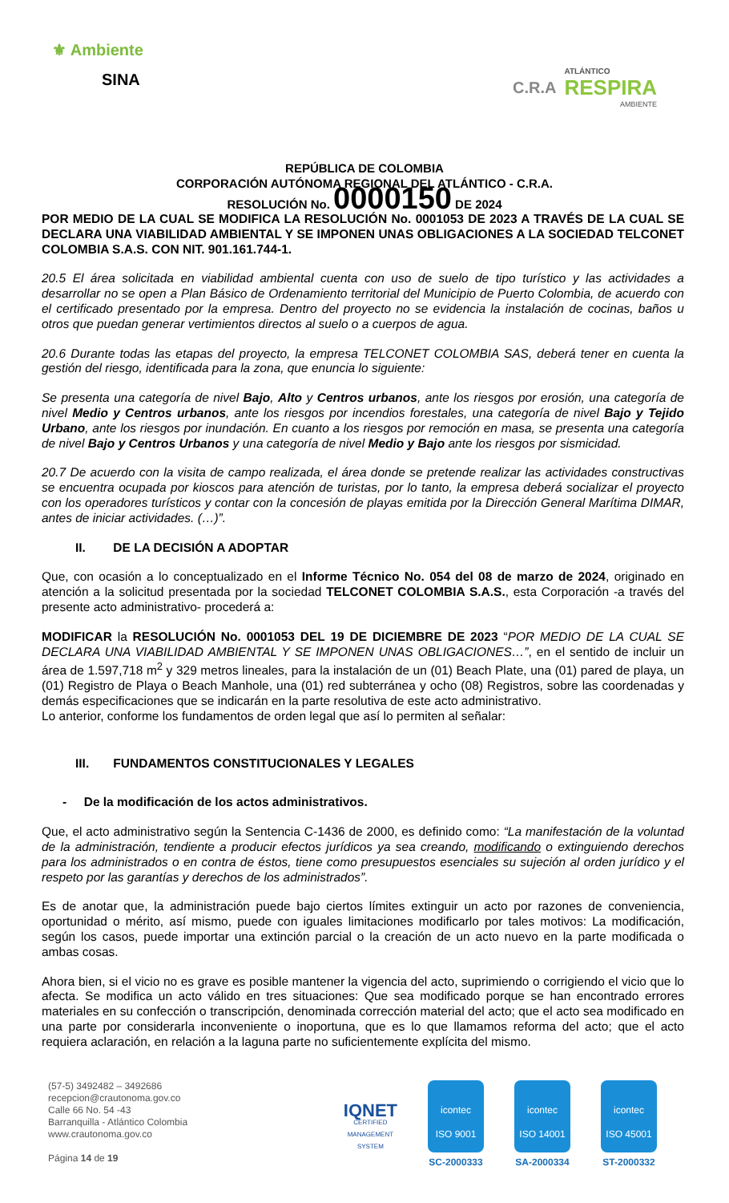⚜ Ambiente
SINA
C.R.A
ATLÁNTICO
RESPIRA
AMBIENTE
REPÚBLICA DE COLOMBIA
CORPORACIÓN AUTÓNOMA REGIONAL DEL ATLÁNTICO - C.R.A.
RESOLUCIÓN No. 0000150 DE 2024
POR MEDIO DE LA CUAL SE MODIFICA LA RESOLUCIÓN No. 0001053 DE 2023 A TRAVÉS DE LA CUAL SE DECLARA UNA VIABILIDAD AMBIENTAL Y SE IMPONEN UNAS OBLIGACIONES A LA SOCIEDAD TELCONET COLOMBIA S.A.S. CON NIT. 901.161.744-1.
20.5 El área solicitada en viabilidad ambiental cuenta con uso de suelo de tipo turístico y las actividades a desarrollar no se open a Plan Básico de Ordenamiento territorial del Municipio de Puerto Colombia, de acuerdo con el certificado presentado por la empresa. Dentro del proyecto no se evidencia la instalación de cocinas, baños u otros que puedan generar vertimientos directos al suelo o a cuerpos de agua.
20.6 Durante todas las etapas del proyecto, la empresa TELCONET COLOMBIA SAS, deberá tener en cuenta la gestión del riesgo, identificada para la zona, que enuncia lo siguiente:
Se presenta una categoría de nivel Bajo, Alto y Centros urbanos, ante los riesgos por erosión, una categoría de nivel Medio y Centros urbanos, ante los riesgos por incendios forestales, una categoría de nivel Bajo y Tejido Urbano, ante los riesgos por inundación. En cuanto a los riesgos por remoción en masa, se presenta una categoría de nivel Bajo y Centros Urbanos y una categoría de nivel Medio y Bajo ante los riesgos por sismicidad.
20.7 De acuerdo con la visita de campo realizada, el área donde se pretende realizar las actividades constructivas se encuentra ocupada por kioscos para atención de turistas, por lo tanto, la empresa deberá socializar el proyecto con los operadores turísticos y contar con la concesión de playas emitida por la Dirección General Marítima DIMAR, antes de iniciar actividades. (…)”.
II. DE LA DECISIÓN A ADOPTAR
Que, con ocasión a lo conceptualizado en el Informe Técnico No. 054 del 08 de marzo de 2024, originado en atención a la solicitud presentada por la sociedad TELCONET COLOMBIA S.A.S., esta Corporación -a través del presente acto administrativo- procederá a:
MODIFICAR la RESOLUCIÓN No. 0001053 DEL 19 DE DICIEMBRE DE 2023 “POR MEDIO DE LA CUAL SE DECLARA UNA VIABILIDAD AMBIENTAL Y SE IMPONEN UNAS OBLIGACIONES…”, en el sentido de incluir un área de 1.597,718 m<sup>2</sup> y 329 metros lineales, para la instalación de un (01) Beach Plate, una (01) pared de playa, un (01) Registro de Playa o Beach Manhole, una (01) red subterránea y ocho (08) Registros, sobre las coordenadas y demás especificaciones que se indicarán en la parte resolutiva de este acto administrativo.
Lo anterior, conforme los fundamentos de orden legal que así lo permiten al señalar:
III. FUNDAMENTOS CONSTITUCIONALES Y LEGALES
- De la modificación de los actos administrativos.
Que, el acto administrativo según la Sentencia C-1436 de 2000, es definido como: “La manifestación de la voluntad de la administración, tendiente a producir efectos jurídicos ya sea creando, modificando o extinguiendo derechos para los administrados o en contra de éstos, tiene como presupuestos esenciales su sujeción al orden jurídico y el respeto por las garantías y derechos de los administrados”.
Es de anotar que, la administración puede bajo ciertos límites extinguir un acto por razones de conveniencia, oportunidad o mérito, así mismo, puede con iguales limitaciones modificarlo por tales motivos: La modificación, según los casos, puede importar una extinción parcial o la creación de un acto nuevo en la parte modificada o ambas cosas.
Ahora bien, si el vicio no es grave es posible mantener la vigencia del acto, suprimiendo o corrigiendo el vicio que lo afecta. Se modifica un acto válido en tres situaciones: Que sea modificado porque se han encontrado errores materiales en su confección o transcripción, denominada corrección material del acto; que el acto sea modificado en una parte por considerarla inconveniente o inoportuna, que es lo que llamamos reforma del acto; que el acto requiera aclaración, en relación a la laguna parte no suficientemente explícita del mismo.
(57-5) 3492482 – 3492686
recepcion@crautonoma.gov.co
Calle 66 No. 54 -43
Barranquilla - Atlántico Colombia
www.crautonoma.gov.co
Página 14 de 19
IQNET
CERTIFIED
MANAGEMENT
SYSTEM
icontec
ISO 9001
SC-2000333
icontec
ISO 14001
SA-2000334
icontec
ISO 45001
ST-2000332